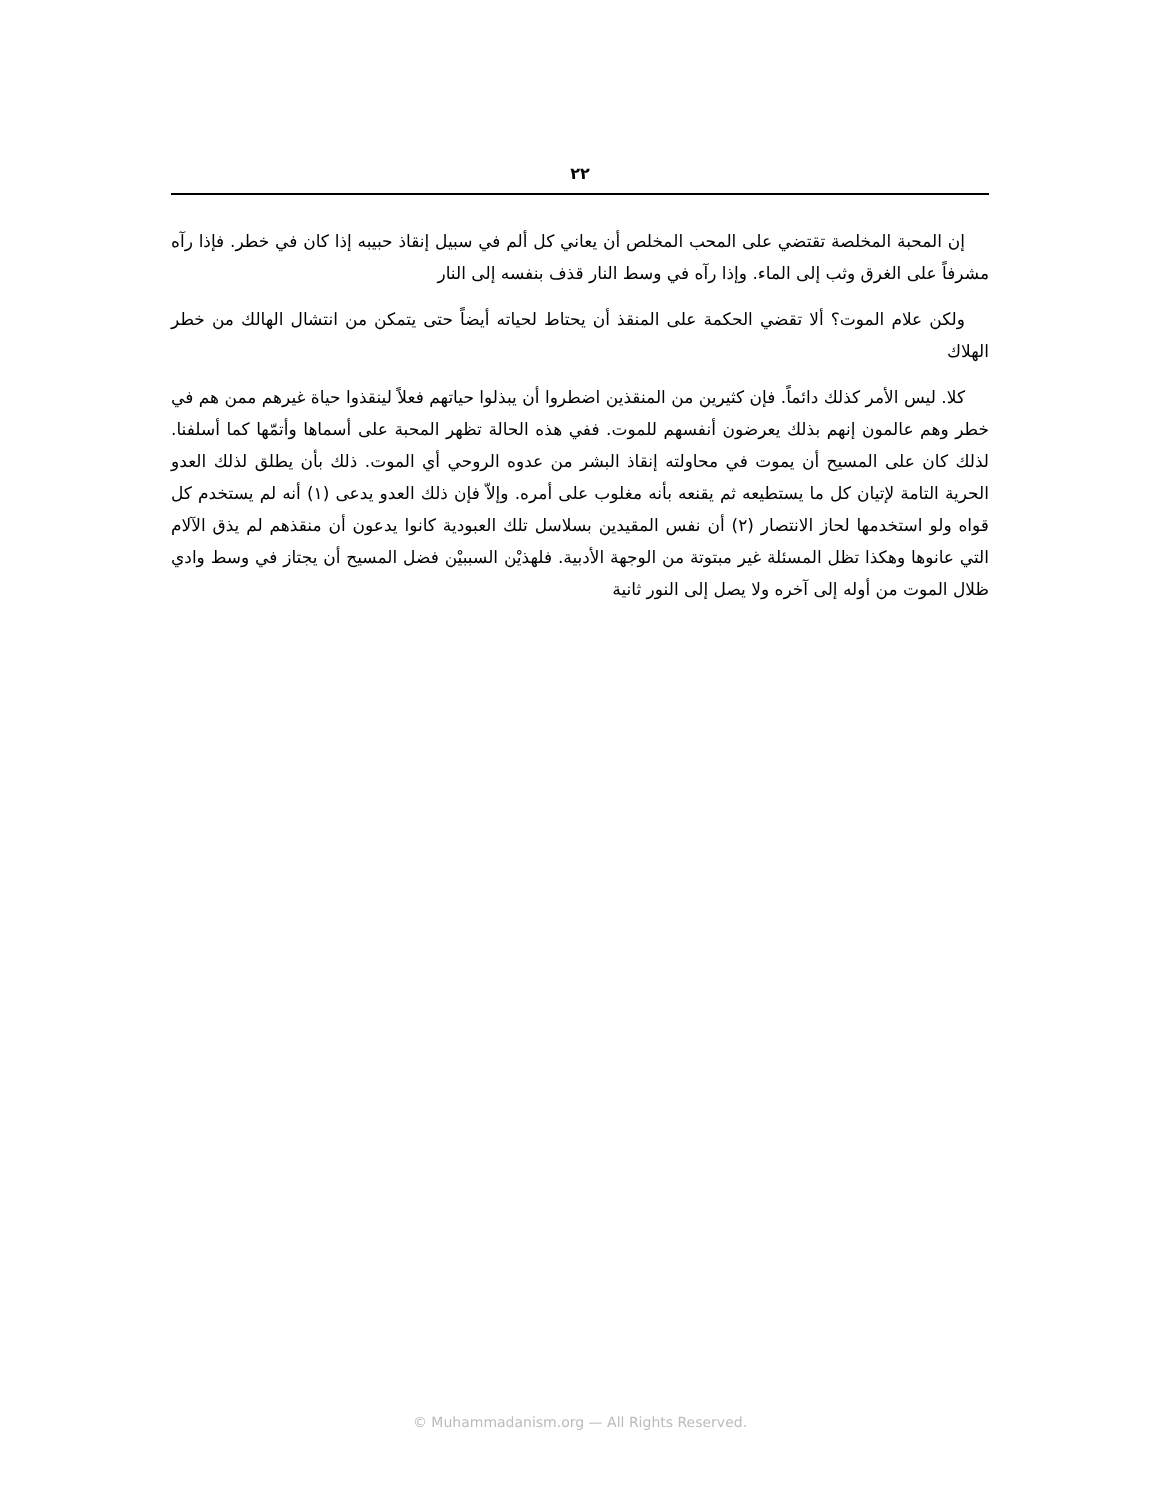٢٢
إن المحبة المخلصة تقتضي على المحب المخلص أن يعاني كل ألم في سبيل إنقاذ حبيبه إذا كان في خطر. فإذا رآه مشرفاً على الغرق وثب إلى الماء. وإذا رآه في وسط النار قذف بنفسه إلى النار
ولكن علام الموت؟ ألا تقضي الحكمة على المنقذ أن يحتاط لحياته أيضاً حتى يتمكن من انتشال الهالك من خطر الهلاك
كلا. ليس الأمر كذلك دائماً. فإن كثيرين من المنقذين اضطروا أن يبذلوا حياتهم فعلاً لينقذوا حياة غيرهم ممن هم في خطر وهم عالمون إنهم بذلك يعرضون أنفسهم للموت. ففي هذه الحالة تظهر المحبة على أسماها وأتمّها كما أسلفنا. لذلك كان على المسيح أن يموت في محاولته إنقاذ البشر من عدوه الروحي أي الموت. ذلك بأن يطلق لذلك العدو الحرية التامة لإتيان كل ما يستطيعه ثم يقنعه بأنه مغلوب على أمره. وإلاّ فإن ذلك العدو يدعى (١) أنه لم يستخدم كل قواه ولو استخدمها لحاز الانتصار (٢) أن نفس المقيدين بسلاسل تلك العبودية كانوا يدعون أن منقذهم لم يذق الآلام التي عانوها وهكذا تظل المسئلة غير مبتوتة من الوجهة الأدبية. فلهذيْن السببيْن فضل المسيح أن يجتاز في وسط وادي ظلال الموت من أوله إلى آخره ولا يصل إلى النور ثانية
© Muhammadanism.org — All Rights Reserved.